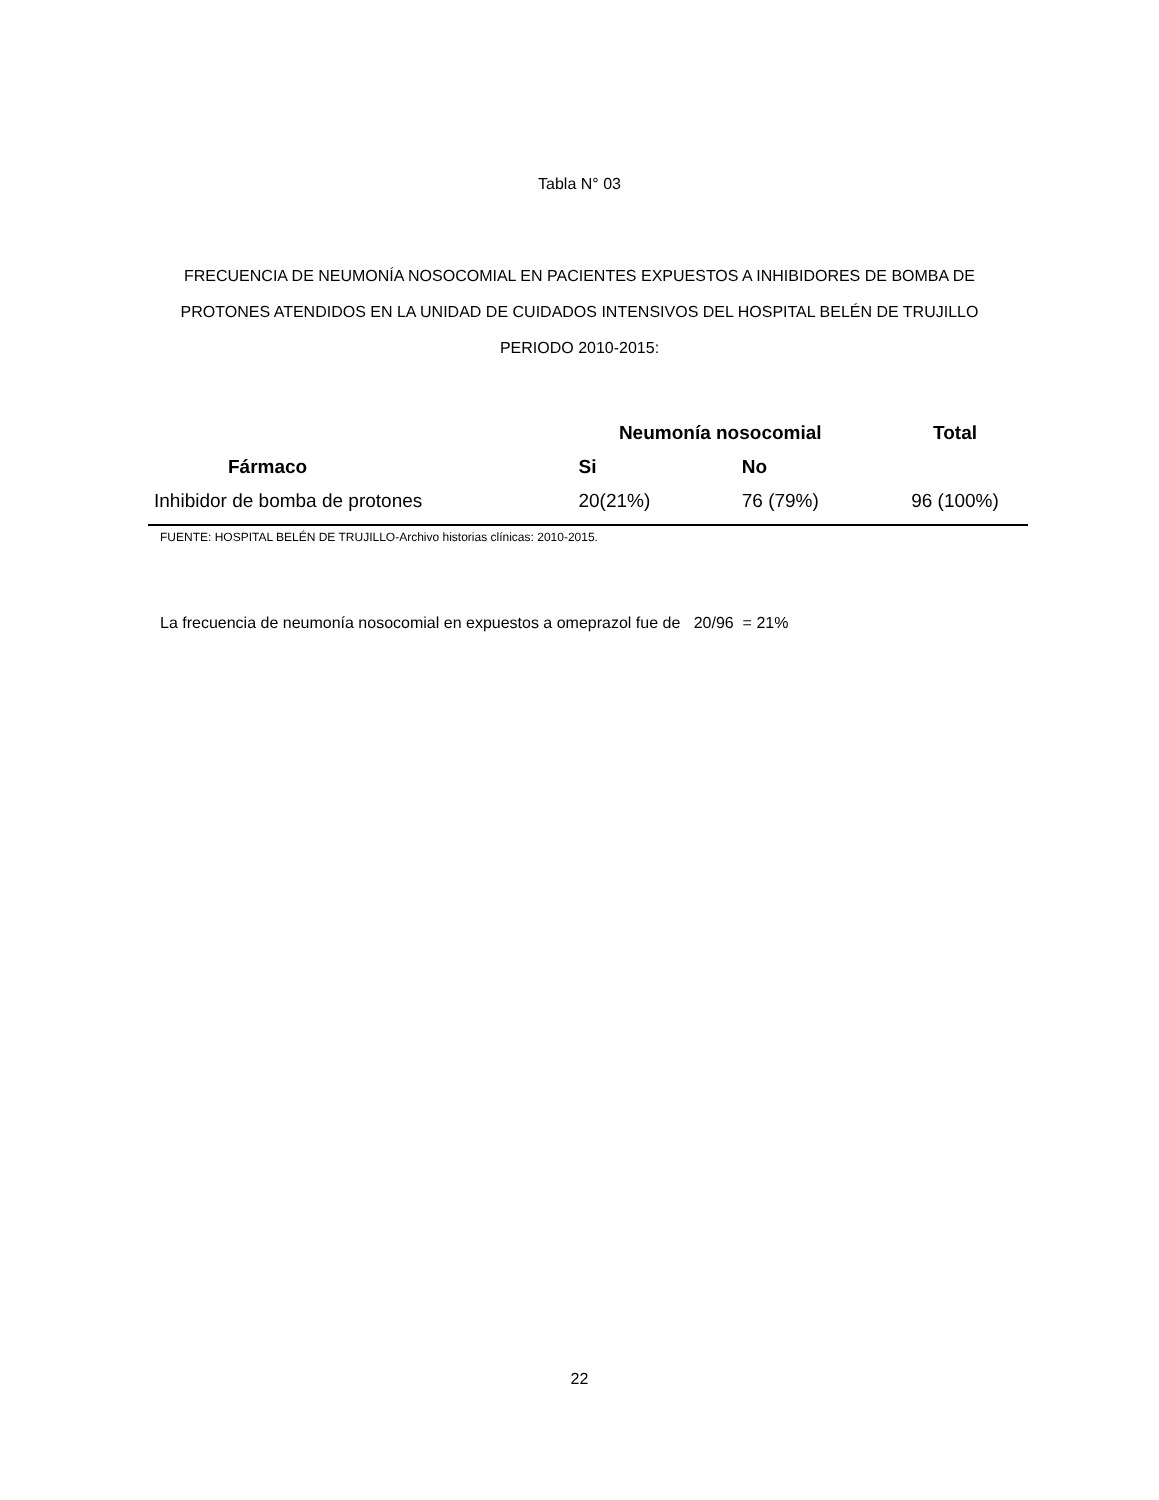Tabla N° 03
FRECUENCIA DE NEUMONÍA NOSOCOMIAL EN PACIENTES EXPUESTOS A INHIBIDORES DE BOMBA DE PROTONES ATENDIDOS EN LA UNIDAD DE CUIDADOS INTENSIVOS DEL HOSPITAL BELÉN DE TRUJILLO PERIODO 2010-2015:
| | Neumonía nosocomial | | Total |
| --- | --- | --- | --- |
| Fármaco | Si | No | |
| Inhibidor de bomba de protones | 20(21%) | 76 (79%) | 96 (100%) |
FUENTE: HOSPITAL BELÉN DE TRUJILLO-Archivo historias clínicas: 2010-2015.
La frecuencia de neumonía nosocomial en expuestos a omeprazol fue de 20/96 = 21%
22